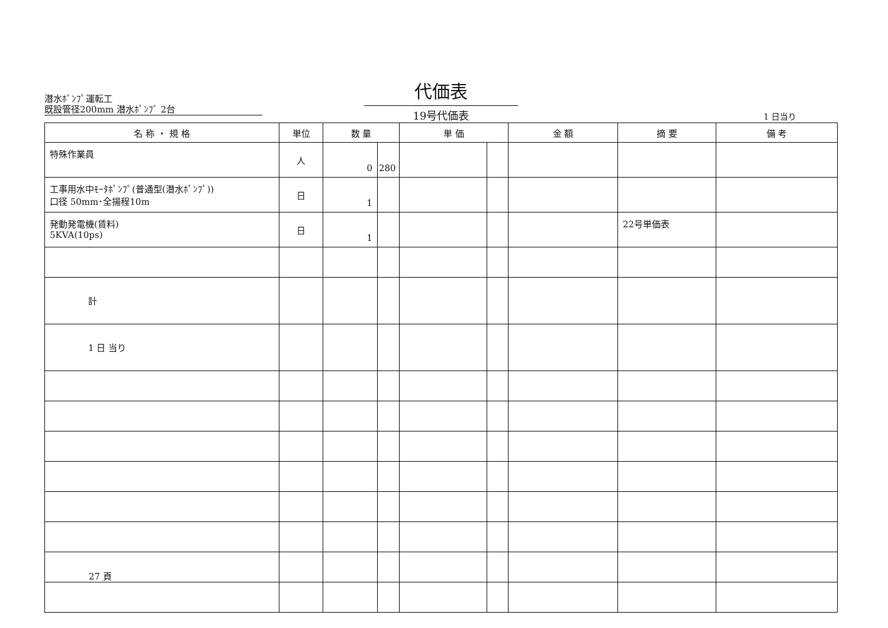潜水ﾎﾟﾝﾌﾟ運転工
既設管径200mm 潜水ﾎﾟﾝﾌﾟ 2台
代価表
19号代価表
1 日当り
| 名 称 ・ 規 格 | 単位 | 数 量 | | 単 価 | | 金 額 | 摘 要 | 備 考 |
| --- | --- | --- | --- | --- | --- | --- | --- | --- |
| 特殊作業員 | 人 | 0 | 280 | | | | | |
| 工事用水中ﾓｰﾀﾎﾟﾝﾌﾟ(普通型(潜水ﾎﾟﾝﾌﾟ)) 口径 50mm･全揚程10m | 日 | 1 | | | | | | |
| 発動発電機(賃料) 5KVA(10ps) | 日 | 1 | | | | | 22号単価表 | |
| 計 | | | | | | | | |
| 1 日 当り | | | | | | | | |
27 頁